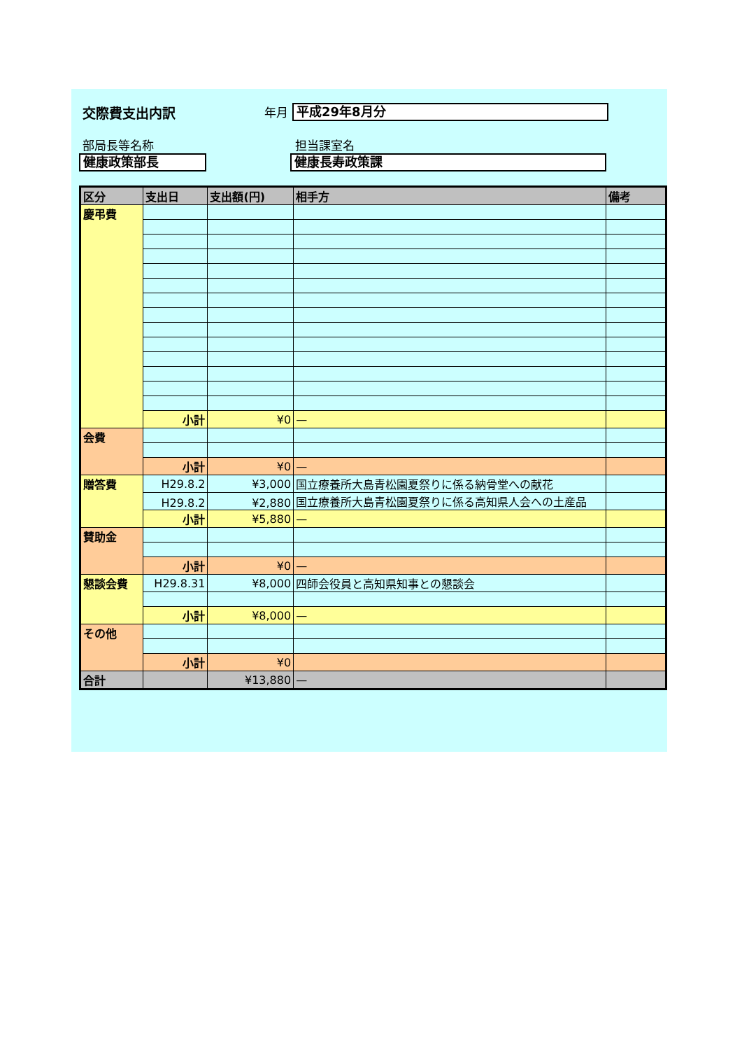交際費支出内訳 年月
平成29年8月分
部局長等名称 担当課室名
健康政策部長 健康長寿政策課
| 区分 | 支出日 | 支出額(円) | 相手方 | 備考 |
| --- | --- | --- | --- | --- |
| 慶弔費 | | | | |
| | 小計 | ¥0 | — | |
| 会費 | | | | |
| | 小計 | ¥0 | — | |
| 贈答費 | H29.8.2 | ¥3,000 | 国立療養所大島青松園夏祭りに係る納骨堂への献花 | |
| | H29.8.2 | ¥2,880 | 国立療養所大島青松園夏祭りに係る高知県人会への土産品 | |
| | 小計 | ¥5,880 | — | |
| 賛助金 | | | | |
| | 小計 | ¥0 | — | |
| 懇談会費 | H29.8.31 | ¥8,000 | 四師会役員と高知県知事との懇談会 | |
| | 小計 | ¥8,000 | — | |
| その他 | | | | |
| | 小計 | ¥0 | | |
| 合計 | | ¥13,880 | — | |